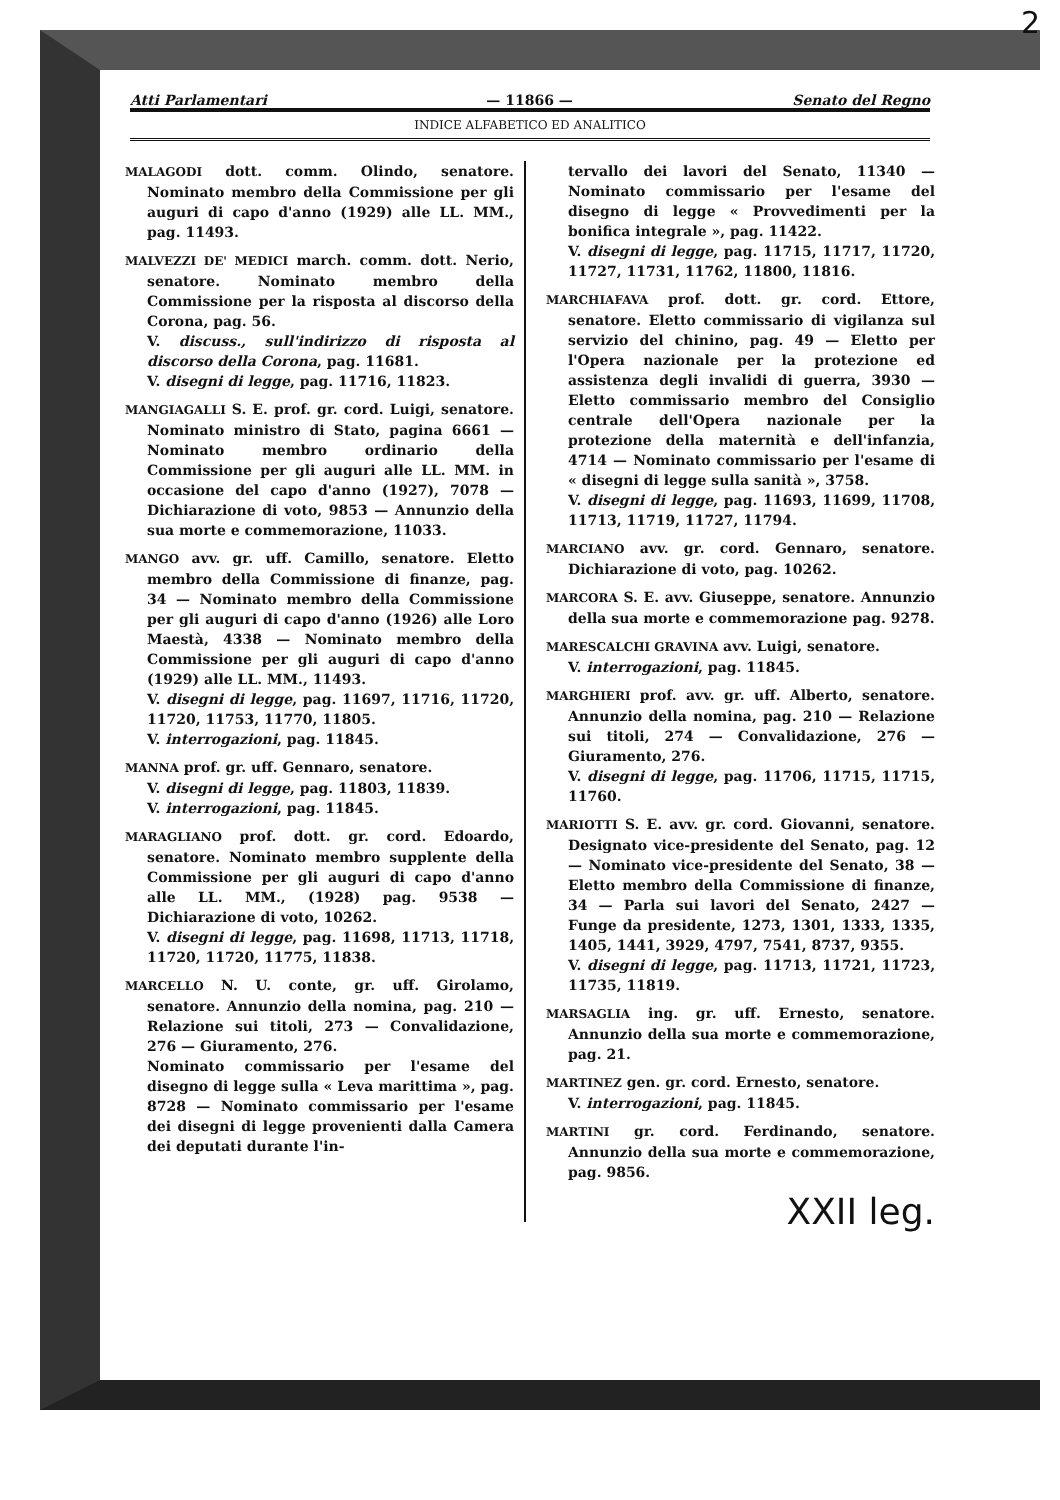2
Atti Parlamentari — 11866 — Senato del Regno
INDICE ALFABETICO ED ANALITICO
MALAGODI dott. comm. Olindo, senatore. Nominato membro della Commissione per gli auguri di capo d'anno (1929) alle LL. MM., pag. 11493.
MALVEZZI DE' MEDICI march. comm. dott. Nerio, senatore. Nominato membro della Commissione per la risposta al discorso della Corona, pag. 56.
V. discuss., sull'indirizzo di risposta al discorso della Corona, pag. 11681.
V. disegni di legge, pag. 11716, 11823.
MANGIAGALLI S. E. prof. gr. cord. Luigi, senatore. Nominato ministro di Stato, pagina 6661 — Nominato membro ordinario della Commissione per gli auguri alle LL. MM. in occasione del capo d'anno (1927), 7078 — Dichiarazione di voto, 9853 — Annunzio della sua morte e commemorazione, 11033.
MANGO avv. gr. uff. Camillo, senatore. Eletto membro della Commissione di finanze, pag. 34 — Nominato membro della Commissione per gli auguri di capo d'anno (1926) alle Loro Maestà, 4338 — Nominato membro della Commissione per gli auguri di capo d'anno (1929) alle LL. MM., 11493.
V. disegni di legge, pag. 11697, 11716, 11720, 11720, 11753, 11770, 11805.
V. interrogazioni, pag. 11845.
MANNA prof. gr. uff. Gennaro, senatore.
V. disegni di legge, pag. 11803, 11839.
V. interrogazioni, pag. 11845.
MARAGLIANO prof. dott. gr. cord. Edoardo, senatore. Nominato membro supplente della Commissione per gli auguri di capo d'anno alle LL. MM., (1928) pag. 9538 — Dichiarazione di voto, 10262.
V. disegni di legge, pag. 11698, 11713, 11718, 11720, 11720, 11775, 11838.
MARCELLO N. U. conte, gr. uff. Girolamo, senatore. Annunzio della nomina, pag. 210 — Relazione sui titoli, 273 — Convalidazione, 276 — Giuramento, 276.
Nominato commissario per l'esame del disegno di legge sulla « Leva marittima », pag. 8728 — Nominato commissario per l'esame dei disegni di legge provenienti dalla Camera dei deputati durante l'in-
tervallo dei lavori del Senato, 11340 — Nominato commissario per l'esame del disegno di legge « Provvedimenti per la bonifica integrale », pag. 11422.
V. disegni di legge, pag. 11715, 11717, 11720, 11727, 11731, 11762, 11800, 11816.
MARCHIAFAVA prof. dott. gr. cord. Ettore, senatore. Eletto commissario di vigilanza sul servizio del chinino, pag. 49 — Eletto per l'Opera nazionale per la protezione ed assistenza degli invalidi di guerra, 3930 — Eletto commissario membro del Consiglio centrale dell'Opera nazionale per la protezione della maternità e dell'infanzia, 4714 — Nominato commissario per l'esame di « disegni di legge sulla sanità », 3758.
V. disegni di legge, pag. 11693, 11699, 11708, 11713, 11719, 11727, 11794.
MARCIANO avv. gr. cord. Gennaro, senatore. Dichiarazione di voto, pag. 10262.
MARCORA S. E. avv. Giuseppe, senatore. Annunzio della sua morte e commemorazione pag. 9278.
MARESCALCHI GRAVINA avv. Luigi, senatore.
V. interrogazioni, pag. 11845.
MARGHIERI prof. avv. gr. uff. Alberto, senatore. Annunzio della nomina, pag. 210 — Relazione sui titoli, 274 — Convalidazione, 276 — Giuramento, 276.
V. disegni di legge, pag. 11706, 11715, 11715, 11760.
MARIOTTI S. E. avv. gr. cord. Giovanni, senatore. Designato vice-presidente del Senato, pag. 12 — Nominato vice-presidente del Senato, 38 — Eletto membro della Commissione di finanze, 34 — Parla sui lavori del Senato, 2427 — Funge da presidente, 1273, 1301, 1333, 1335, 1405, 1441, 3929, 4797, 7541, 8737, 9355.
V. disegni di legge, pag. 11713, 11721, 11723, 11735, 11819.
MARSAGLIA ing. gr. uff. Ernesto, senatore. Annunzio della sua morte e commemorazione, pag. 21.
MARTINEZ gen. gr. cord. Ernesto, senatore.
V. interrogazioni, pag. 11845.
MARTINI gr. cord. Ferdinando, senatore. Annunzio della sua morte e commemorazione, pag. 9856.
XXII leg.